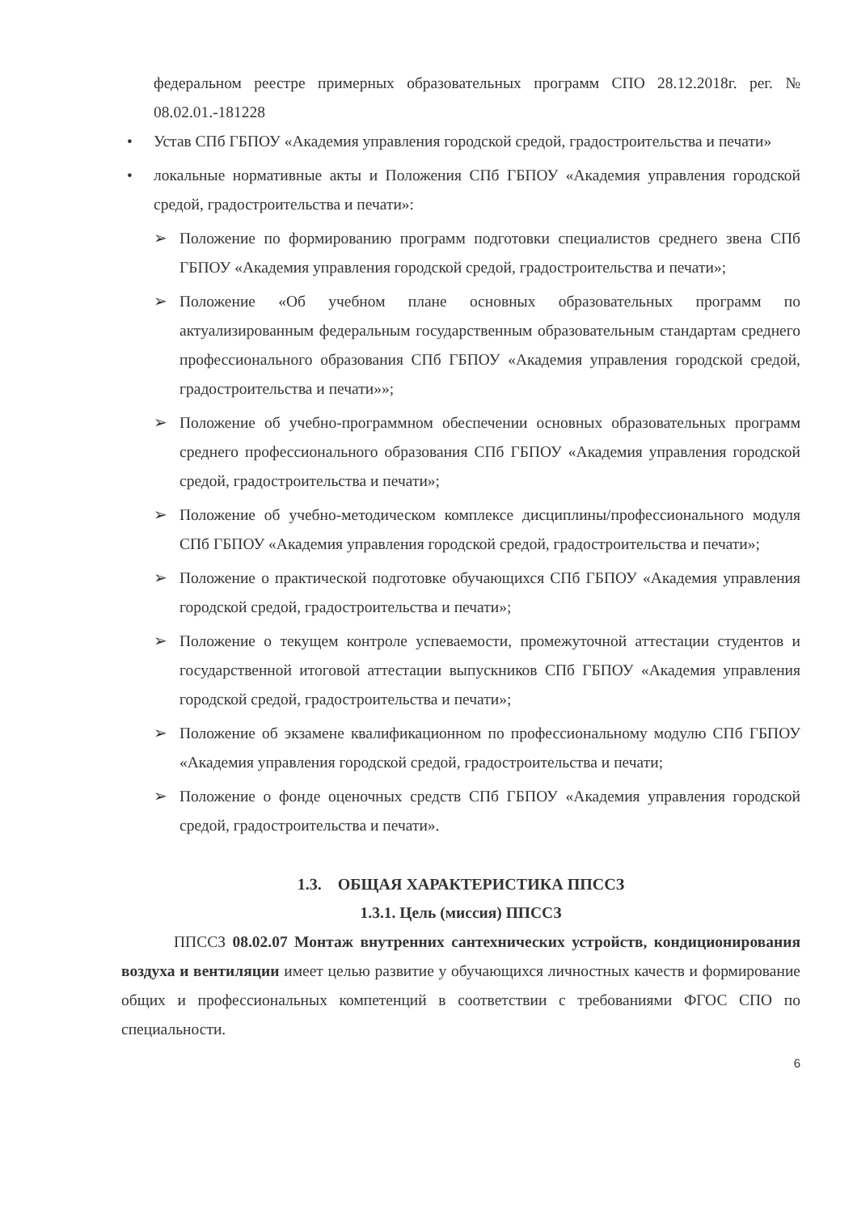федеральном реестре примерных образовательных программ СПО 28.12.2018г. рег. № 08.02.01.-181228
• Устав СПб ГБПОУ «Академия управления городской средой, градостроительства и печати»
• локальные нормативные акты и Положения СПб ГБПОУ «Академия управления городской средой, градостроительства и печати»:
➢ Положение по формированию программ подготовки специалистов среднего звена СПб ГБПОУ «Академия управления городской средой, градостроительства и печати»;
➢ Положение «Об учебном плане основных образовательных программ по актуализированным федеральным государственным образовательным стандартам среднего профессионального образования СПб ГБПОУ «Академия управления городской средой, градостроительства и печати»»;
➢ Положение об учебно-программном обеспечении основных образовательных программ среднего профессионального образования СПб ГБПОУ «Академия управления городской средой, градостроительства и печати»;
➢ Положение об учебно-методическом комплексе дисциплины/профессионального модуля СПб ГБПОУ «Академия управления городской средой, градостроительства и печати»;
➢ Положение о практической подготовке обучающихся СПб ГБПОУ «Академия управления городской средой, градостроительства и печати»;
➢ Положение о текущем контроле успеваемости, промежуточной аттестации студентов и государственной итоговой аттестации выпускников СПб ГБПОУ «Академия управления городской средой, градостроительства и печати»;
➢ Положение об экзамене квалификационном по профессиональному модулю СПб ГБПОУ «Академия управления городской средой, градостроительства и печати;
➢ Положение о фонде оценочных средств СПб ГБПОУ «Академия управления городской средой, градостроительства и печати».
1.3. ОБЩАЯ ХАРАКТЕРИСТИКА ППССЗ
1.3.1. Цель (миссия) ППССЗ
ППССЗ 08.02.07 Монтаж внутренних сантехнических устройств, кондиционирования воздуха и вентиляции имеет целью развитие у обучающихся личностных качеств и формирование общих и профессиональных компетенций в соответствии с требованиями ФГОС СПО по специальности.
6